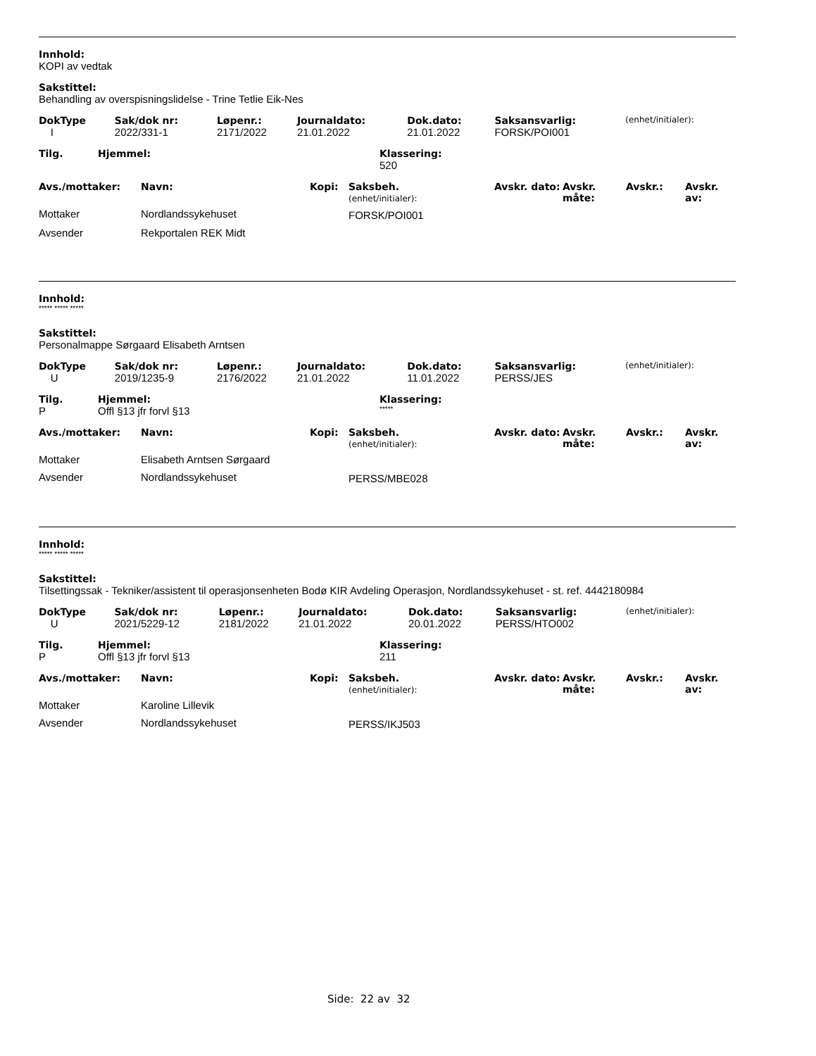Innhold:
KOPI av vedtak
Sakstittel:
Behandling av overspisningslidelse - Trine Tetlie Eik-Nes
| DokType | Sak/dok nr: | Løpenr.: | Journaldato: | Dok.dato: | Saksansvarlig: | (enhet/initialer): |
| I | 2022/331-1 | 2171/2022 | 21.01.2022 | 21.01.2022 | FORSK/POI001 | |
| Tilg. | Hjemmel: | Klassering: |
| --- | --- | --- |
| | | 520 |
| Avs./mottaker: | Navn: | Kopi: | Saksbeh. (enhet/initialer): | Avskr. dato: | Avskr. måte: | Avskr.: | Avskr. av: |
| --- | --- | --- | --- | --- | --- | --- | --- |
| Mottaker | Nordlandssykehuset | | FORSK/POI001 | | | | |
| Avsender | Rekportalen REK Midt | | | | | | |
Innhold:
***** ***** *****
Sakstittel:
Personalmappe Sørgaard Elisabeth Arntsen
| DokType | Sak/dok nr: | Løpenr.: | Journaldato: | Dok.dato: | Saksansvarlig: | (enhet/initialer): |
| U | 2019/1235-9 | 2176/2022 | 21.01.2022 | 11.01.2022 | PERSS/JES | |
| Tilg. | Hjemmel: | Klassering: |
| --- | --- | --- |
| P | Offl §13 jfr forvl §13 | ***** |
| Avs./mottaker: | Navn: | Kopi: | Saksbeh. (enhet/initialer): | Avskr. dato: | Avskr. måte: | Avskr.: | Avskr. av: |
| --- | --- | --- | --- | --- | --- | --- | --- |
| Mottaker | Elisabeth Arntsen Sørgaard | | | | | | |
| Avsender | Nordlandssykehuset | | PERSS/MBE028 | | | | |
Innhold:
***** ***** *****
Sakstittel:
Tilsettingssak - Tekniker/assistent til operasjonsenheten Bodø KIR Avdeling Operasjon, Nordlandssykehuset - st. ref. 4442180984
| DokType | Sak/dok nr: | Løpenr.: | Journaldato: | Dok.dato: | Saksansvarlig: | (enhet/initialer): |
| U | 2021/5229-12 | 2181/2022 | 21.01.2022 | 20.01.2022 | PERSS/HTO002 | |
| Tilg. | Hjemmel: | Klassering: |
| --- | --- | --- |
| P | Offl §13 jfr forvl §13 | 211 |
| Avs./mottaker: | Navn: | Kopi: | Saksbeh. (enhet/initialer): | Avskr. dato: | Avskr. måte: | Avskr.: | Avskr. av: |
| --- | --- | --- | --- | --- | --- | --- | --- |
| Mottaker | Karoline Lillevik | | | | | | |
| Avsender | Nordlandssykehuset | | PERSS/IKJ503 | | | | |
Side: 22 av 32